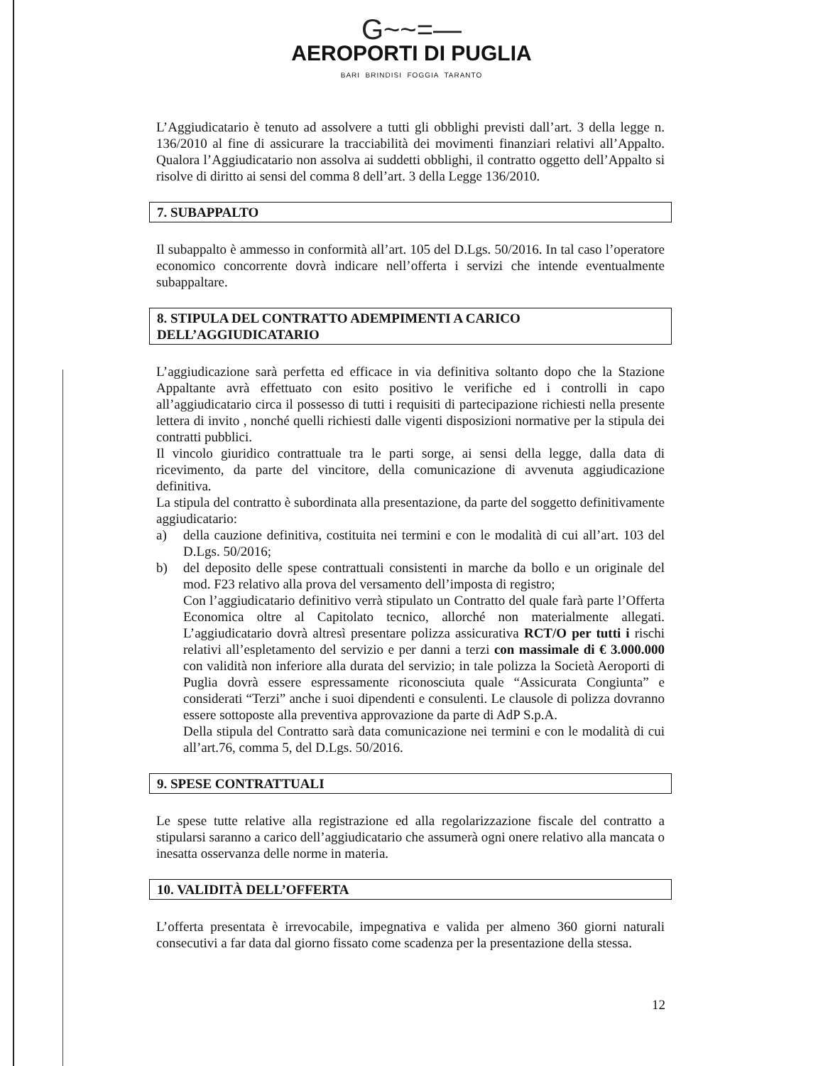G~~=—
AEROPORTI DI PUGLIA
BARI BRINDISI FOGGIA TARANTO
L’Aggiudicatario è tenuto ad assolvere a tutti gli obblighi previsti dall’art. 3 della legge n. 136/2010 al fine di assicurare la tracciabilità dei movimenti finanziari relativi all’Appalto. Qualora l’Aggiudicatario non assolva ai suddetti obblighi, il contratto oggetto dell’Appalto si risolve di diritto ai sensi del comma 8 dell’art. 3 della Legge 136/2010.
7. SUBAPPALTO
Il subappalto è ammesso in conformità all’art. 105 del D.Lgs. 50/2016. In tal caso l’operatore economico concorrente dovrà indicare nell’offerta i servizi che intende eventualmente subappaltare.
8. STIPULA DEL CONTRATTO ADEMPIMENTI A CARICO DELL’AGGIUDICATARIO
L’aggiudicazione sarà perfetta ed efficace in via definitiva soltanto dopo che la Stazione Appaltante avrà effettuato con esito positivo le verifiche ed i controlli in capo all’aggiudicatario circa il possesso di tutti i requisiti di partecipazione richiesti nella presente lettera di invito , nonché quelli richiesti dalle vigenti disposizioni normative per la stipula dei contratti pubblici.
Il vincolo giuridico contrattuale tra le parti sorge, ai sensi della legge, dalla data di ricevimento, da parte del vincitore, della comunicazione di avvenuta aggiudicazione definitiva.
La stipula del contratto è subordinata alla presentazione, da parte del soggetto definitivamente aggiudicatario:
a) della cauzione definitiva, costituita nei termini e con le modalità di cui all’art. 103 del D.Lgs. 50/2016;
b) del deposito delle spese contrattuali consistenti in marche da bollo e un originale del mod. F23 relativo alla prova del versamento dell’imposta di registro;
Con l’aggiudicatario definitivo verrà stipulato un Contratto del quale farà parte l’Offerta Economica oltre al Capitolato tecnico, allorché non materialmente allegati. L’aggiudicatario dovrà altresì presentare polizza assicurativa RCT/O per tutti i rischi relativi all’espletamento del servizio e per danni a terzi con massimale di € 3.000.000 con validità non inferiore alla durata del servizio; in tale polizza la Società Aeroporti di Puglia dovrà essere espressamente riconosciuta quale “Assicurata Congiunta” e considerati “Terzi” anche i suoi dipendenti e consulenti. Le clausole di polizza dovranno essere sottoposte alla preventiva approvazione da parte di AdP S.p.A.
Della stipula del Contratto sarà data comunicazione nei termini e con le modalità di cui all’art.76, comma 5, del D.Lgs. 50/2016.
9. SPESE CONTRATTUALI
Le spese tutte relative alla registrazione ed alla regolarizzazione fiscale del contratto a stipularsi saranno a carico dell’aggiudicatario che assumerà ogni onere relativo alla mancata o inesatta osservanza delle norme in materia.
10. VALIDITÀ DELL’OFFERTA
L’offerta presentata è irrevocabile, impegnativa e valida per almeno 360 giorni naturali consecutivi a far data dal giorno fissato come scadenza per la presentazione della stessa.
12